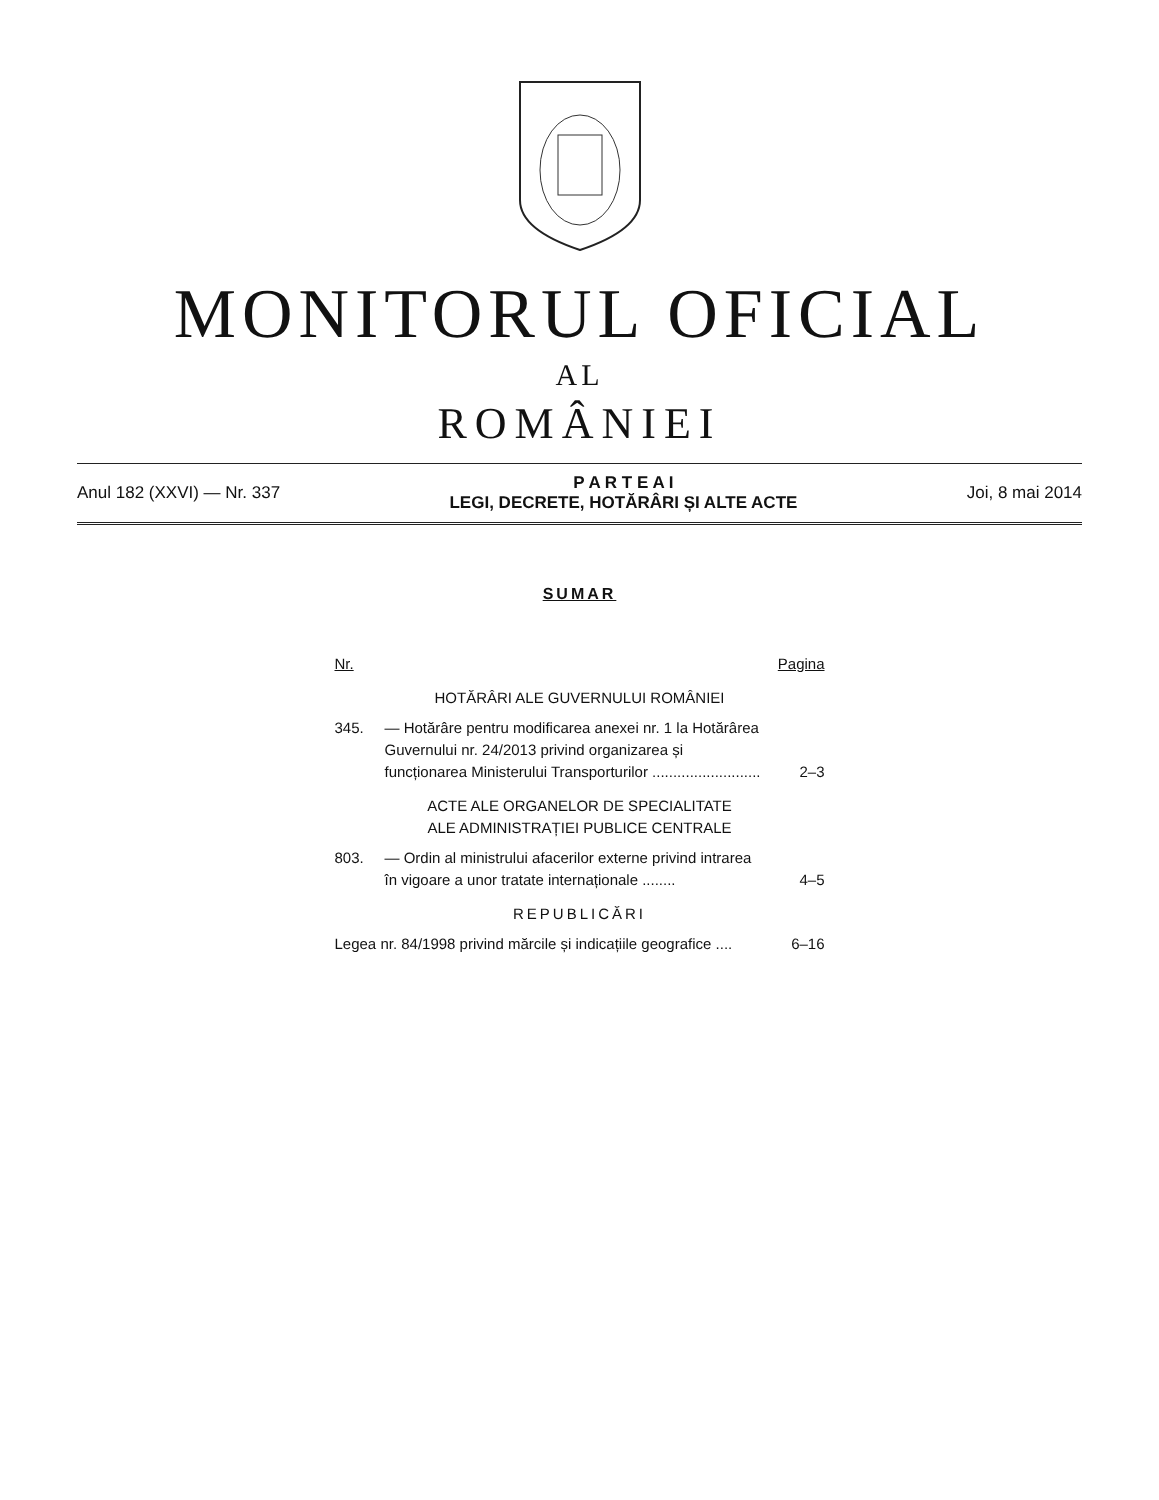MONITORUL OFICIAL
AL
ROMÂNIEI
Anul 182 (XXVI) — Nr. 337
P A R T E A I
LEGI, DECRETE, HOTĂRÂRI ȘI ALTE ACTE
Joi, 8 mai 2014
SUMAR
Nr. Pagina
HOTĂRÂRI ALE GUVERNULUI ROMÂNIEI
345. — Hotărâre pentru modificarea anexei nr. 1 la Hotărârea Guvernului nr. 24/2013 privind organizarea și funcționarea Ministerului Transporturilor ..........................
2–3
ACTE ALE ORGANELOR DE SPECIALITATE
ALE ADMINISTRAȚIEI PUBLICE CENTRALE
803. — Ordin al ministrului afacerilor externe privind intrarea în vigoare a unor tratate internaționale ........
4–5
REPUBLICĂRI
Legea nr. 84/1998 privind mărcile și indicațiile geografice .... 6–16